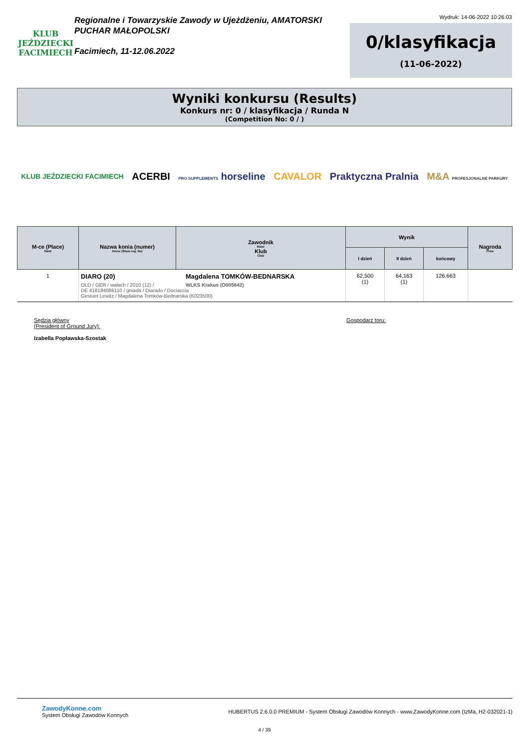KLUB JEŹDZIECKI
FACIMIECH
Regionalne i Towarzyskie Zawody w Ujeżdżeniu, AMATORSKI PUCHAR MAŁOPOLSKI
Facimiech, 11-12.06.2022
Wydruk: 14-06-2022 10:26:03
0/klasyfikacja
(11-06-2022)
Wyniki konkursu (Results)
Konkurs nr: 0 / klasyfikacja / Runda N
(Competition No: 0 / )
KLUB JEŹDZIECKI FACIMIECH ACERBI PRO SUPPLEMENTS horseline CAVALOR Praktyczna Pralnia M&A PROFESJONALNE PARKURY
| M-ce (Place) Rank | Nazwa konia (numer) Horse (Show reg. No) | Zawodnik Rider Klub Club | Wynik | | | Nagroda Prize |
| --- | --- | --- | --- | --- | --- | --- |
| | | | I dzień | II dzień | końcowy | |
| 1 | DIARO (20) OLD / GER / wałach / 2010 (12) / DE 418184086110 / gniada / Diarado / Dociaccia Gestuet Lewitz / Magdalena Tomków-Bednarska (K023500) Magdalena TOMKÓW-BEDNARSKA WLKS Krakus (O005642) | | 62,500 (1) | 64,163 (1) | 126,663 | |
Sędzia główny
(President of Ground Jury):
Izabella Popławska-Szostak
Gospodarz toru:
ZawodyKonne.com
System Obsługi Zawodów Konnych
HUBERTUS 2.6.0.0 PREMIUM - System Obsługi Zawodów Konnych - www.ZawodyKonne.com (IzMa, H2-032021-1)
4 / 39